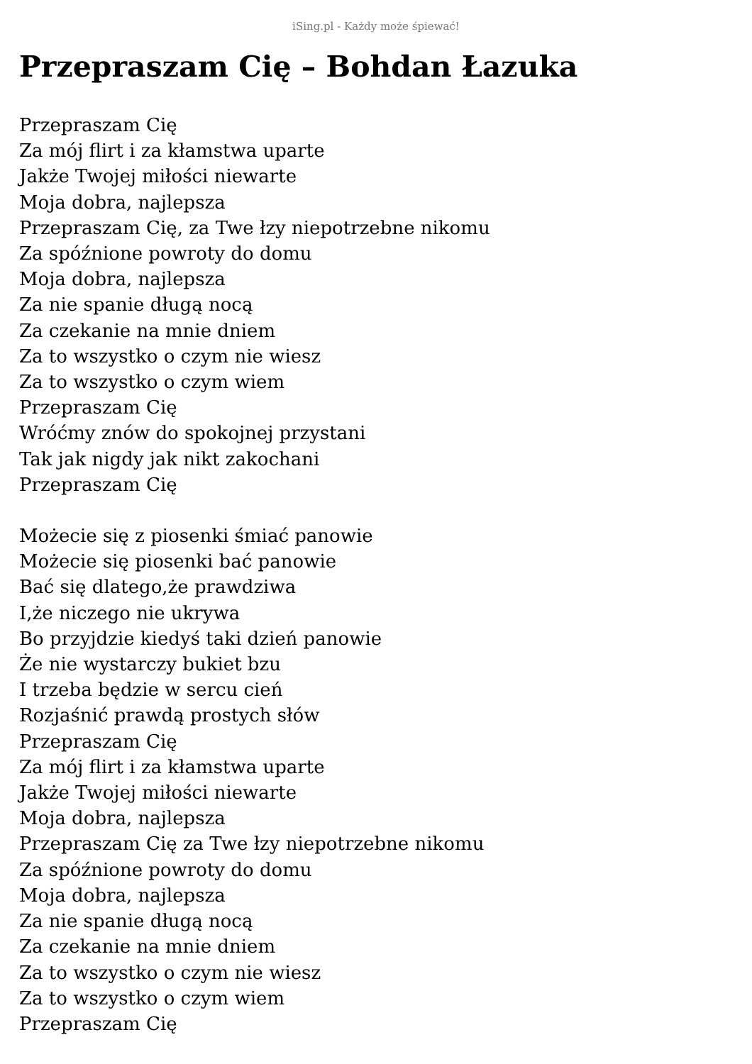iSing.pl - Każdy może śpiewać!
Przepraszam Cię – Bohdan Łazuka
Przepraszam Cię
Za mój flirt i za kłamstwa uparte
Jakże Twojej miłości niewarte
Moja dobra, najlepsza
Przepraszam Cię, za Twe łzy niepotrzebne nikomu
Za spóźnione powroty do domu
Moja dobra, najlepsza
Za nie spanie długą nocą
Za czekanie na mnie dniem
Za to wszystko o czym nie wiesz
Za to wszystko o czym wiem
Przepraszam Cię
Wróćmy znów do spokojnej przystani
Tak jak nigdy jak nikt zakochani
Przepraszam Cię
Możecie się z piosenki śmiać panowie
Możecie się piosenki bać panowie
Bać się dlatego,że prawdziwa
I,że niczego nie ukrywa
Bo przyjdzie kiedyś taki dzień panowie
Że nie wystarczy bukiet bzu
I trzeba będzie w sercu cień
Rozjaśnić prawdą prostych słów
Przepraszam Cię
Za mój flirt i za kłamstwa uparte
Jakże Twojej miłości niewarte
Moja dobra, najlepsza
Przepraszam Cię za Twe łzy niepotrzebne nikomu
Za spóźnione powroty do domu
Moja dobra, najlepsza
Za nie spanie długą nocą
Za czekanie na mnie dniem
Za to wszystko o czym nie wiesz
Za to wszystko o czym wiem
Przepraszam Cię